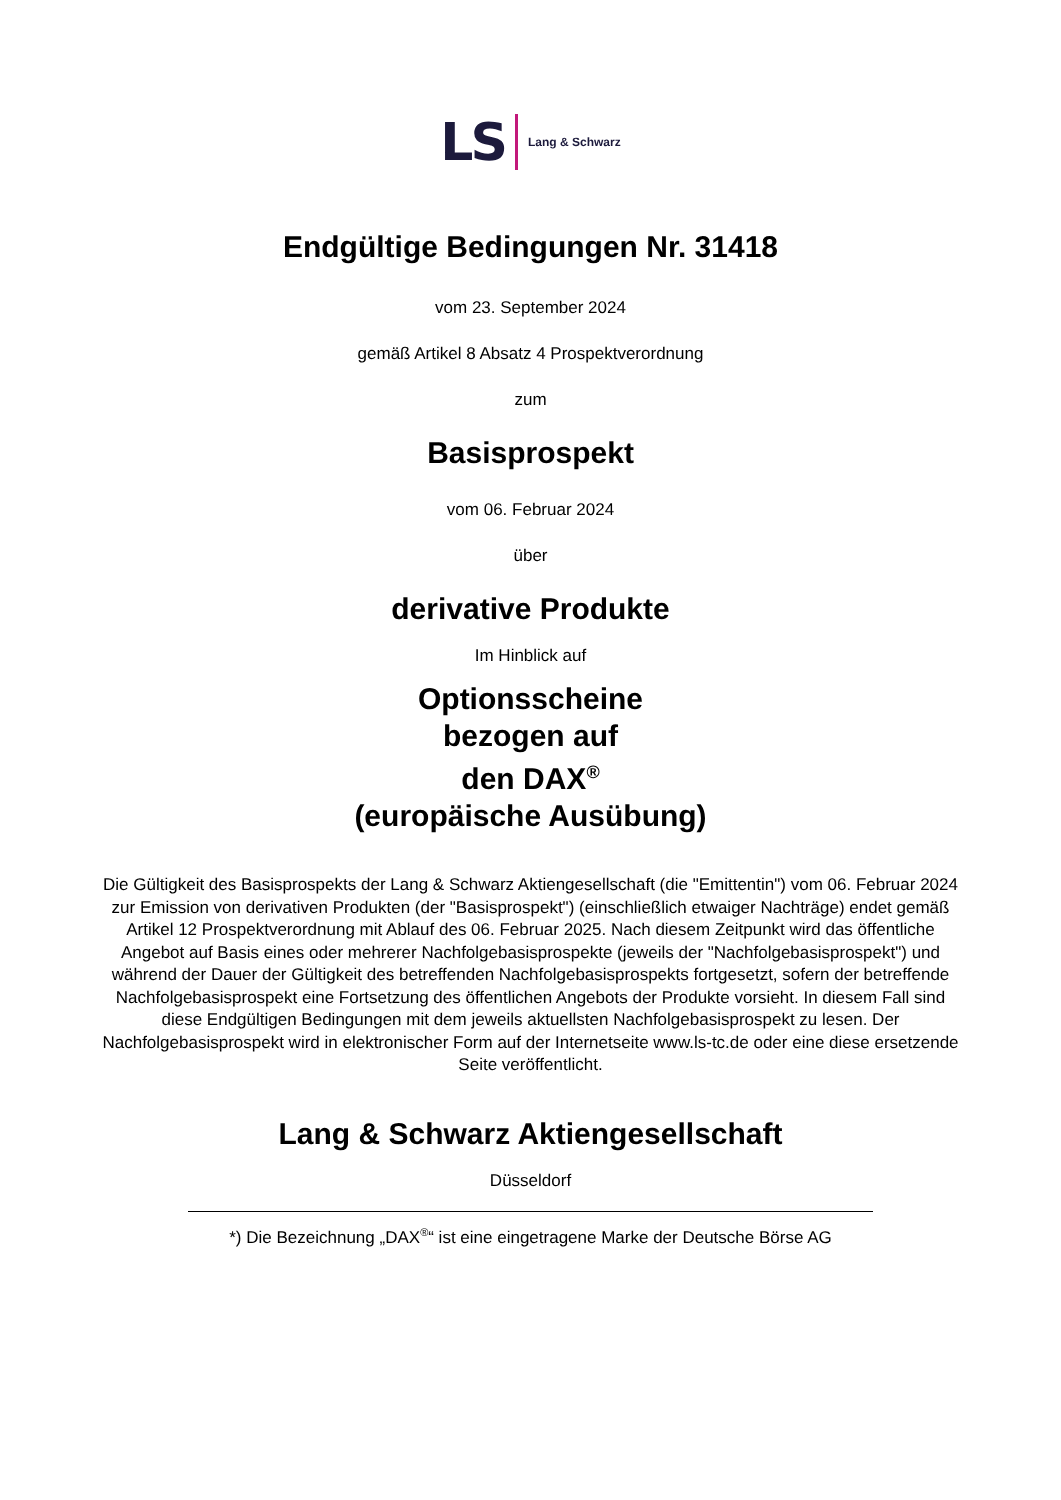LS Lang & Schwarz
Endgültige Bedingungen Nr. 31418
vom 23. September 2024
gemäß Artikel 8 Absatz 4 Prospektverordnung
zum
Basisprospekt
vom 06. Februar 2024
über
derivative Produkte
Im Hinblick auf
Optionsscheine
bezogen auf
den DAX<sup>®</sup>
(europäische Ausübung)
Die Gültigkeit des Basisprospekts der Lang & Schwarz Aktiengesellschaft (die "Emittentin") vom 06. Februar 2024 zur Emission von derivativen Produkten (der "Basisprospekt") (einschließlich etwaiger Nachträge) endet gemäß Artikel 12 Prospektverordnung mit Ablauf des 06. Februar 2025. Nach diesem Zeitpunkt wird das öffentliche Angebot auf Basis eines oder mehrerer Nachfolgebasisprospekte (jeweils der "Nachfolgebasisprospekt") und während der Dauer der Gültigkeit des betreffenden Nachfolgebasisprospekts fortgesetzt, sofern der betreffende Nachfolgebasisprospekt eine Fortsetzung des öffentlichen Angebots der Produkte vorsieht. In diesem Fall sind diese Endgültigen Bedingungen mit dem jeweils aktuellsten Nachfolgebasisprospekt zu lesen. Der Nachfolgebasisprospekt wird in elektronischer Form auf der Internetseite www.ls-tc.de oder eine diese ersetzende Seite veröffentlicht.
Lang & Schwarz Aktiengesellschaft
Düsseldorf
*) Die Bezeichnung „DAX<sup>®</sup>“ ist eine eingetragene Marke der Deutsche Börse AG